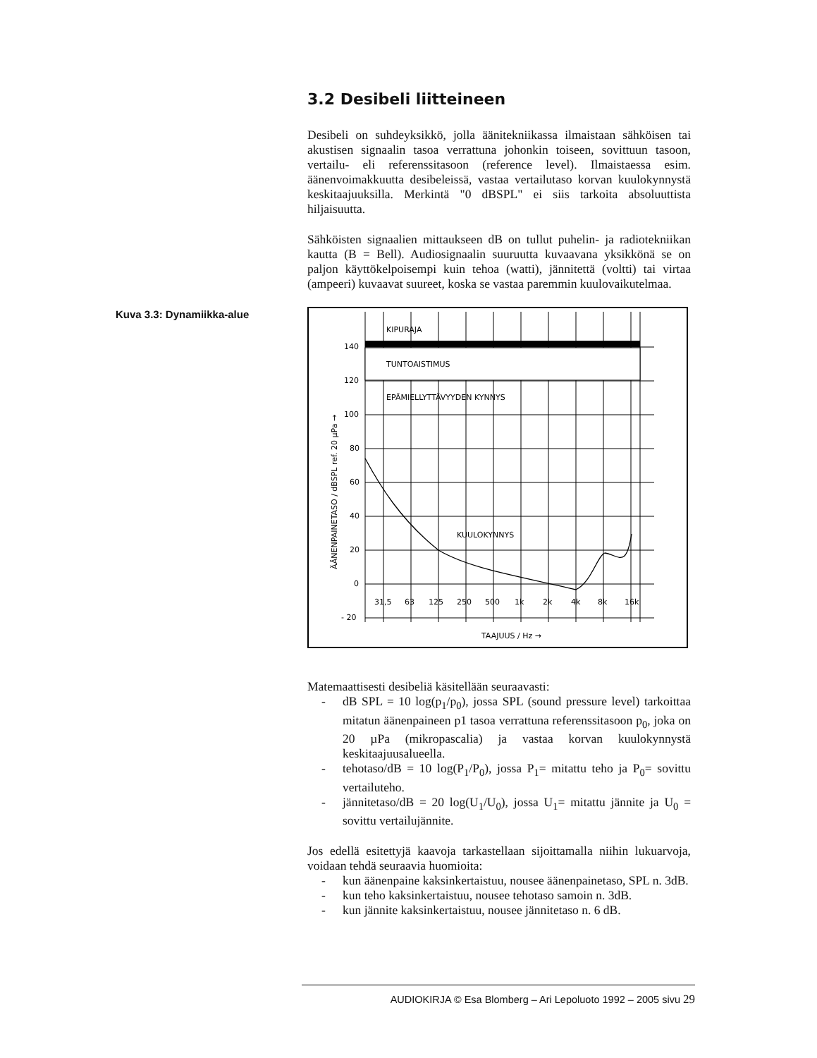3.2 Desibeli liitteineen
Desibeli on suhdeyksikkö, jolla äänitekniikassa ilmaistaan sähköisen tai akustisen signaalin tasoa verrattuna johonkin toiseen, sovittuun tasoon, vertailu- eli referenssitasoon (reference level). Ilmaistaessa esim. äänenvoimakkuutta desibeleissä, vastaa vertailutaso korvan kuulokynnystä keskitaajuuksilla. Merkintä "0 dBSPL" ei siis tarkoita absoluuttista hiljaisuutta.
Sähköisten signaalien mittaukseen dB on tullut puhelin- ja radiotekniikan kautta (B = Bell). Audiosignaalin suuruutta kuvaavana yksikkönä se on paljon käyttökelpoisempi kuin tehoa (watti), jännitettä (voltti) tai virtaa (ampeeri) kuvaavat suureet, koska se vastaa paremmin kuulovaikutelmaa.
Kuva 3.3: Dynamiikka-alue
KIPURAJA
TUNTOAISTIMUS
EPÄMIELLYTTÄVYYDEN KYNNYS
KUULOKYNNYS
140
120
100
80
60
40
20
0
- 20
31,5
63
125
250
500
1k
2k
4k
8k
16k
TAAJUUS / Hz →
ÄÄNENPAINETASO / dBSPL ref. 20 µPa →
Matemaattisesti desibeliä käsitellään seuraavasti:
- dB SPL = 10 log(p<sub>1</sub>/p<sub>0</sub>), jossa SPL (sound pressure level) tarkoittaa mitatun äänenpaineen p1 tasoa verrattuna referenssitasoon p<sub>0</sub>, joka on 20 µPa (mikropascalia) ja vastaa korvan kuulokynnystä keskitaajuusalueella.
- tehotaso/dB = 10 log(P<sub>1</sub>/P<sub>0</sub>), jossa P<sub>1</sub>= mitattu teho ja P<sub>0</sub>= sovittu vertailuteho.
- jännitetaso/dB = 20 log(U<sub>1</sub>/U<sub>0</sub>), jossa U<sub>1</sub>= mitattu jännite ja U<sub>0</sub> = sovittu vertailujännite.
Jos edellä esitettyjä kaavoja tarkastellaan sijoittamalla niihin lukuarvoja, voidaan tehdä seuraavia huomioita:
- kun äänenpaine kaksinkertaistuu, nousee äänenpainetaso, SPL n. 3dB.
- kun teho kaksinkertaistuu, nousee tehotaso samoin n. 3dB.
- kun jännite kaksinkertaistuu, nousee jännitetaso n. 6 dB.
AUDIOKIRJA © Esa Blomberg – Ari Lepoluoto 1992 – 2005 sivu 29